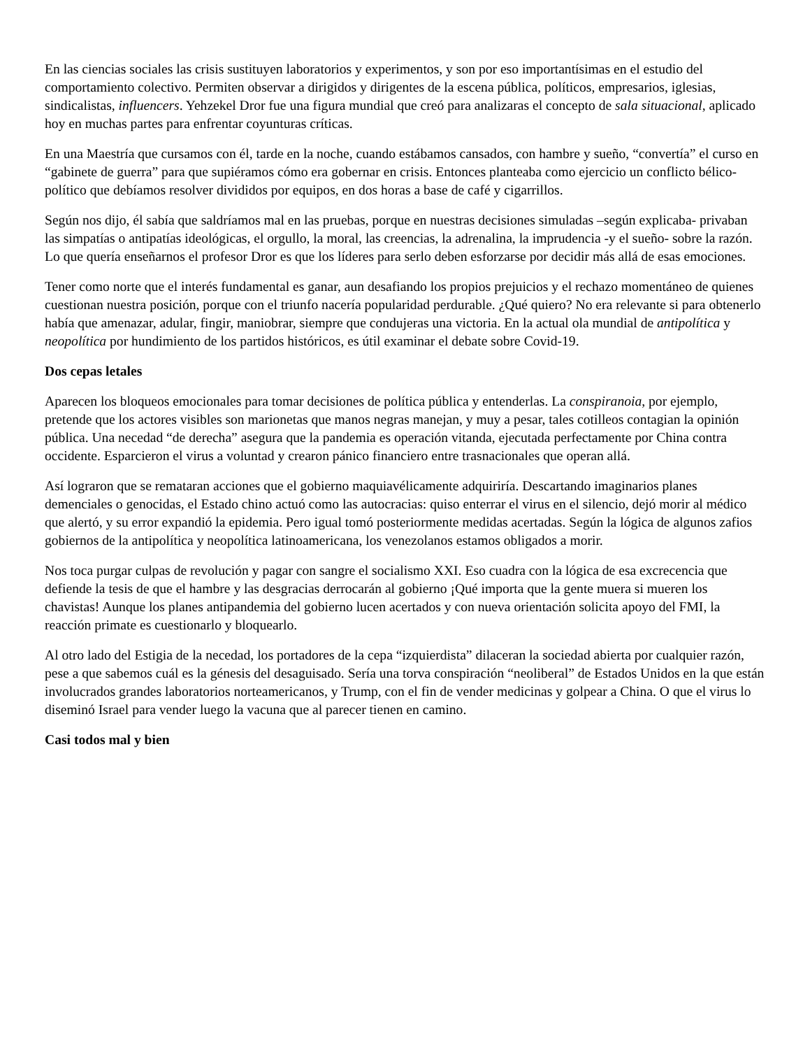En las ciencias sociales las crisis sustituyen laboratorios y experimentos, y son por eso importantísimas en el estudio del comportamiento colectivo. Permiten observar a dirigidos y dirigentes de la escena pública, políticos, empresarios, iglesias, sindicalistas, influencers. Yehzekel Dror fue una figura mundial que creó para analizaras el concepto de sala situacional, aplicado hoy en muchas partes para enfrentar coyunturas críticas.
En una Maestría que cursamos con él, tarde en la noche, cuando estábamos cansados, con hambre y sueño, “convertía” el curso en “gabinete de guerra” para que supiéramos cómo era gobernar en crisis. Entonces planteaba como ejercicio un conflicto bélico-político que debíamos resolver divididos por equipos, en dos horas a base de café y cigarrillos.
Según nos dijo, él sabía que saldríamos mal en las pruebas, porque en nuestras decisiones simuladas –según explicaba- privaban las simpatías o antipatías ideológicas, el orgullo, la moral, las creencias, la adrenalina, la imprudencia -y el sueño- sobre la razón. Lo que quería enseñarnos el profesor Dror es que los líderes para serlo deben esforzarse por decidir más allá de esas emociones.
Tener como norte que el interés fundamental es ganar, aun desafiando los propios prejuicios y el rechazo momentáneo de quienes cuestionan nuestra posición, porque con el triunfo nacería popularidad perdurable. ¿Qué quiero? No era relevante si para obtenerlo había que amenazar, adular, fingir, maniobrar, siempre que condujeras una victoria. En la actual ola mundial de antipolítica y neopolítica por hundimiento de los partidos históricos, es útil examinar el debate sobre Covid-19.
Dos cepas letales
Aparecen los bloqueos emocionales para tomar decisiones de política pública y entenderlas. La conspiranoia, por ejemplo, pretende que los actores visibles son marionetas que manos negras manejan, y muy a pesar, tales cotilleos contagian la opinión pública. Una necedad “de derecha” asegura que la pandemia es operación vitanda, ejecutada perfectamente por China contra occidente. Esparcieron el virus a voluntad y crearon pánico financiero entre trasnacionales que operan allá.
Así lograron que se remataran acciones que el gobierno maquiavélicamente adquiriría. Descartando imaginarios planes demenciales o genocidas, el Estado chino actuó como las autocracias: quiso enterrar el virus en el silencio, dejó morir al médico que alertó, y su error expandió la epidemia. Pero igual tomó posteriormente medidas acertadas. Según la lógica de algunos zafios gobiernos de la antipolítica y neopolítica latinoamericana, los venezolanos estamos obligados a morir.
Nos toca purgar culpas de revolución y pagar con sangre el socialismo XXI. Eso cuadra con la lógica de esa excrecencia que defiende la tesis de que el hambre y las desgracias derrocarán al gobierno ¡Qué importa que la gente muera si mueren los chavistas! Aunque los planes antipandemia del gobierno lucen acertados y con nueva orientación solicita apoyo del FMI, la reacción primate es cuestionarlo y bloquearlo.
Al otro lado del Estigia de la necedad, los portadores de la cepa “izquierdista” dilaceran la sociedad abierta por cualquier razón, pese a que sabemos cuál es la génesis del desaguisado. Sería una torva conspiración “neoliberal” de Estados Unidos en la que están involucrados grandes laboratorios norteamericanos, y Trump, con el fin de vender medicinas y golpear a China. O que el virus lo diseminó Israel para vender luego la vacuna que al parecer tienen en camino.
Casi todos mal y bien